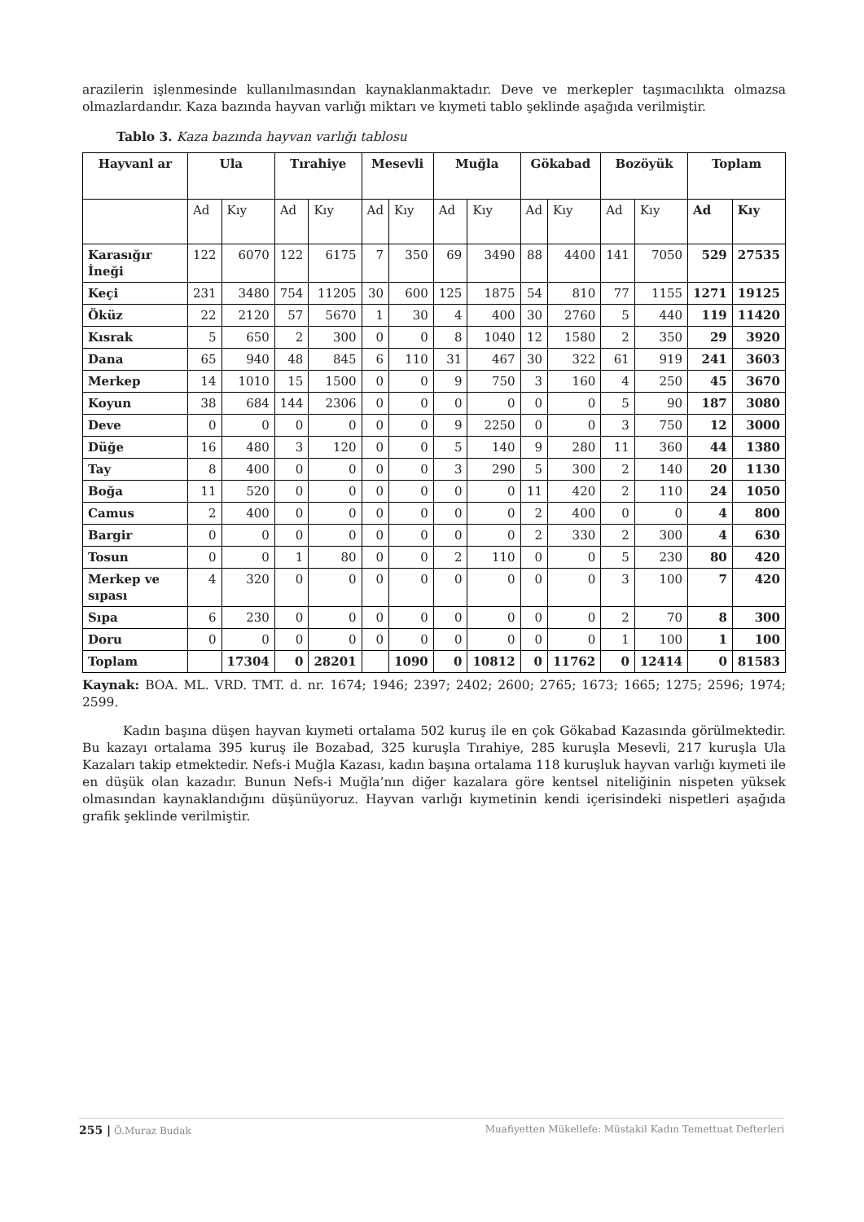arazilerin işlenmesinde kullanılmasından kaynaklanmaktadır. Deve ve merkepler taşımacılıkta olmazsa olmazlardandır. Kaza bazında hayvan varlığı miktarı ve kıymeti tablo şeklinde aşağıda verilmiştir.
Tablo 3. Kaza bazında hayvan varlığı tablosu
| Hayvanl ar | Ula | | Tırahiye | | Mesevli | | Muğla | | Gökabad | | Bozöyük | | Toplam | |
| --- | --- | --- | --- | --- | --- | --- | --- | --- | --- | --- | --- | --- | --- | --- |
| | Ad | Kıy | Ad | Kıy | Ad | Kıy | Ad | Kıy | Ad | Kıy | Ad | Kıy | Ad | Kıy |
| Karasığır İneği | 122 | 6070 | 122 | 6175 | 7 | 350 | 69 | 3490 | 88 | 4400 | 141 | 7050 | 529 | 27535 |
| Keçi | 231 | 3480 | 754 | 11205 | 30 | 600 | 125 | 1875 | 54 | 810 | 77 | 1155 | 1271 | 19125 |
| Öküz | 22 | 2120 | 57 | 5670 | 1 | 30 | 4 | 400 | 30 | 2760 | 5 | 440 | 119 | 11420 |
| Kısrak | 5 | 650 | 2 | 300 | 0 | 0 | 8 | 1040 | 12 | 1580 | 2 | 350 | 29 | 3920 |
| Dana | 65 | 940 | 48 | 845 | 6 | 110 | 31 | 467 | 30 | 322 | 61 | 919 | 241 | 3603 |
| Merkep | 14 | 1010 | 15 | 1500 | 0 | 0 | 9 | 750 | 3 | 160 | 4 | 250 | 45 | 3670 |
| Koyun | 38 | 684 | 144 | 2306 | 0 | 0 | 0 | 0 | 0 | 0 | 5 | 90 | 187 | 3080 |
| Deve | 0 | 0 | 0 | 0 | 0 | 0 | 9 | 2250 | 0 | 0 | 3 | 750 | 12 | 3000 |
| Düğe | 16 | 480 | 3 | 120 | 0 | 0 | 5 | 140 | 9 | 280 | 11 | 360 | 44 | 1380 |
| Tay | 8 | 400 | 0 | 0 | 0 | 0 | 3 | 290 | 5 | 300 | 2 | 140 | 20 | 1130 |
| Boğa | 11 | 520 | 0 | 0 | 0 | 0 | 0 | 0 | 11 | 420 | 2 | 110 | 24 | 1050 |
| Camus | 2 | 400 | 0 | 0 | 0 | 0 | 0 | 0 | 2 | 400 | 0 | 0 | 4 | 800 |
| Bargir | 0 | 0 | 0 | 0 | 0 | 0 | 0 | 0 | 2 | 330 | 2 | 300 | 4 | 630 |
| Tosun | 0 | 0 | 1 | 80 | 0 | 0 | 2 | 110 | 0 | 0 | 5 | 230 | 80 | 420 |
| Merkep ve sıpası | 4 | 320 | 0 | 0 | 0 | 0 | 0 | 0 | 0 | 0 | 3 | 100 | 7 | 420 |
| Sıpa | 6 | 230 | 0 | 0 | 0 | 0 | 0 | 0 | 0 | 0 | 2 | 70 | 8 | 300 |
| Doru | 0 | 0 | 0 | 0 | 0 | 0 | 0 | 0 | 0 | 0 | 1 | 100 | 1 | 100 |
| Toplam | | 17304 | 0 | 28201 | | 1090 | 0 | 10812 | 0 | 11762 | 0 | 12414 | 0 | 81583 |
Kaynak: BOA. ML. VRD. TMT. d. nr. 1674; 1946; 2397; 2402; 2600; 2765; 1673; 1665; 1275; 2596; 1974; 2599.
Kadın başına düşen hayvan kıymeti ortalama 502 kuruş ile en çok Gökabad Kazasında görülmektedir. Bu kazayı ortalama 395 kuruş ile Bozabad, 325 kuruşla Tırahiye, 285 kuruşla Mesevli, 217 kuruşla Ula Kazaları takip etmektedir. Nefs-i Muğla Kazası, kadın başına ortalama 118 kuruşluk hayvan varlığı kıymeti ile en düşük olan kazadır. Bunun Nefs-i Muğla’nın diğer kazalara göre kentsel niteliğinin nispeten yüksek olmasından kaynaklandığını düşünüyoruz. Hayvan varlığı kıymetinin kendi içerisindeki nispetleri aşağıda grafik şeklinde verilmiştir.
255 | Ö.Muraz Budak Muafiyetten Mükellefe: Müstakil Kadın Temettuat Defterleri